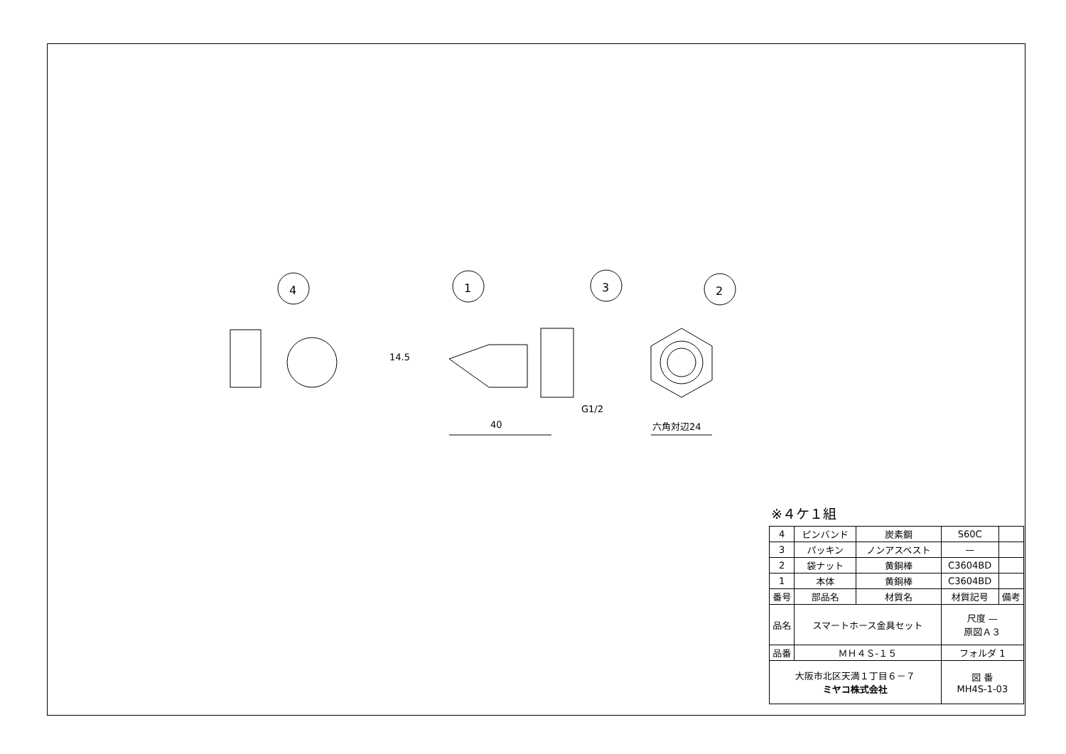4
1
3
2
40
14.5
G1/2
六角対辺24
※４ケ１組
| 4 | ピンバンド | 炭素鋼 | S60C | |
| 3 | パッキン | ノンアスベスト | — | |
| 2 | 袋ナット | 黄銅棒 | C3604BD | |
| 1 | 本体 | 黄銅棒 | C3604BD | |
| 番号 | 部品名 | 材質名 | 材質記号 | 備考 |
| 品名 | スマートホース金具セット | | 尺度 — 原図Ａ３ | |
| 品番 | ＭＨ４Ｓ-１５ | | フォルダ 1 | |
| 大阪市北区天満１丁目６－７ ミヤコ株式会社 | | | 図 番 MH4S-1-03 | |